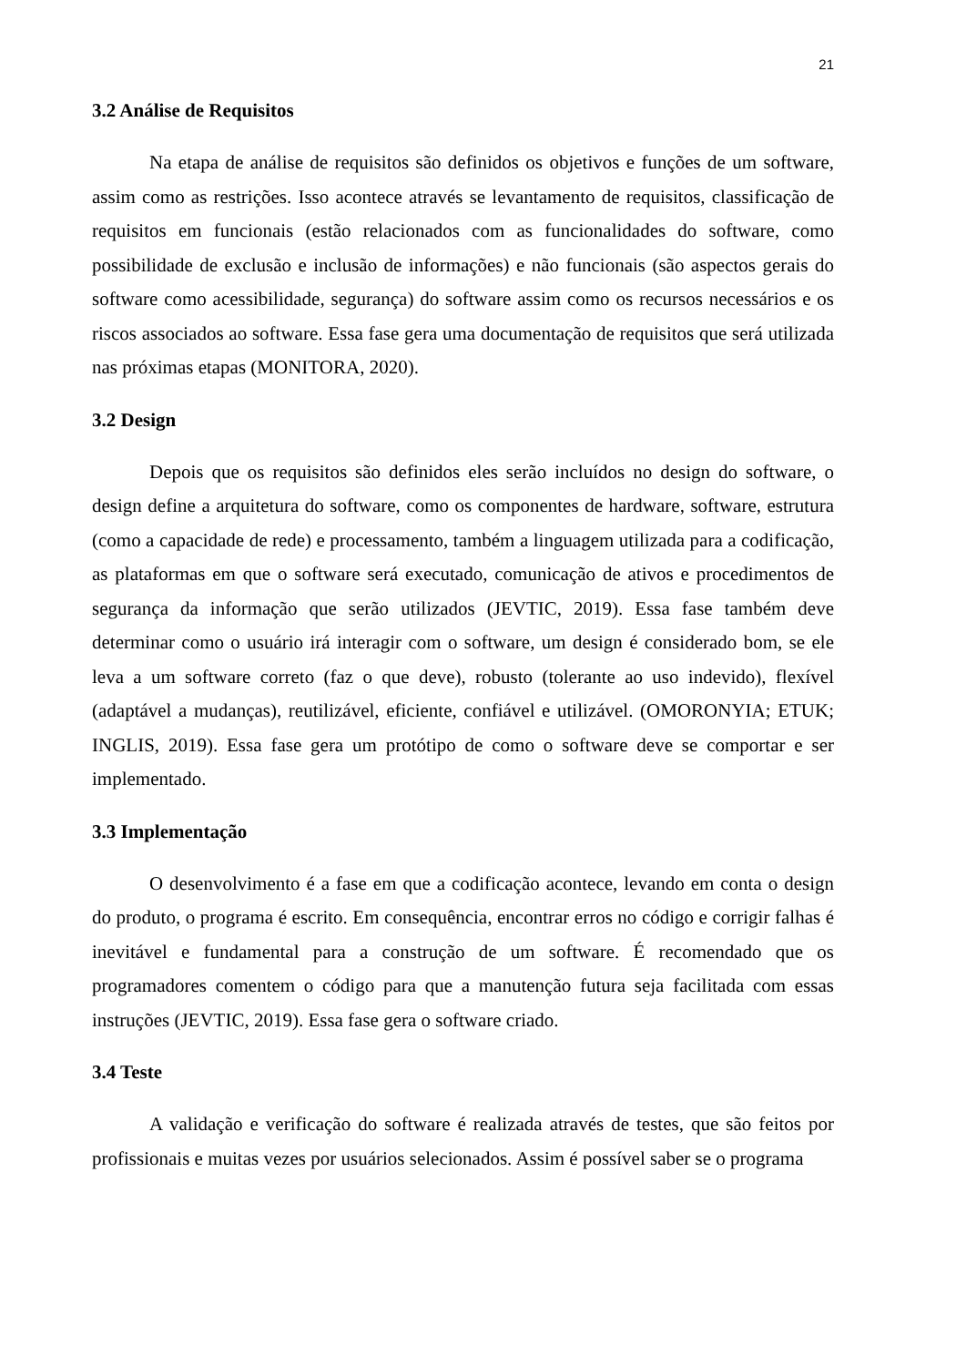21
3.2 Análise de Requisitos
Na etapa de análise de requisitos são definidos os objetivos e funções de um software, assim como as restrições. Isso acontece através se levantamento de requisitos, classificação de requisitos em funcionais (estão relacionados com as funcionalidades do software, como possibilidade de exclusão e inclusão de informações) e não funcionais (são aspectos gerais do software como acessibilidade, segurança) do software assim como os recursos necessários e os riscos associados ao software. Essa fase gera uma documentação de requisitos que será utilizada nas próximas etapas (MONITORA, 2020).
3.2 Design
Depois que os requisitos são definidos eles serão incluídos no design do software, o design define a arquitetura do software, como os componentes de hardware, software, estrutura (como a capacidade de rede) e processamento, também a linguagem utilizada para a codificação, as plataformas em que o software será executado, comunicação de ativos e procedimentos de segurança da informação que serão utilizados (JEVTIC, 2019). Essa fase também deve determinar como o usuário irá interagir com o software, um design é considerado bom, se ele leva a um software correto (faz o que deve), robusto (tolerante ao uso indevido), flexível (adaptável a mudanças), reutilizável, eficiente, confiável e utilizável. (OMORONYIA; ETUK; INGLIS, 2019). Essa fase gera um protótipo de como o software deve se comportar e ser implementado.
3.3 Implementação
O desenvolvimento é a fase em que a codificação acontece, levando em conta o design do produto, o programa é escrito. Em consequência, encontrar erros no código e corrigir falhas é inevitável e fundamental para a construção de um software. É recomendado que os programadores comentem o código para que a manutenção futura seja facilitada com essas instruções (JEVTIC, 2019). Essa fase gera o software criado.
3.4 Teste
A validação e verificação do software é realizada através de testes, que são feitos por profissionais e muitas vezes por usuários selecionados. Assim é possível saber se o programa